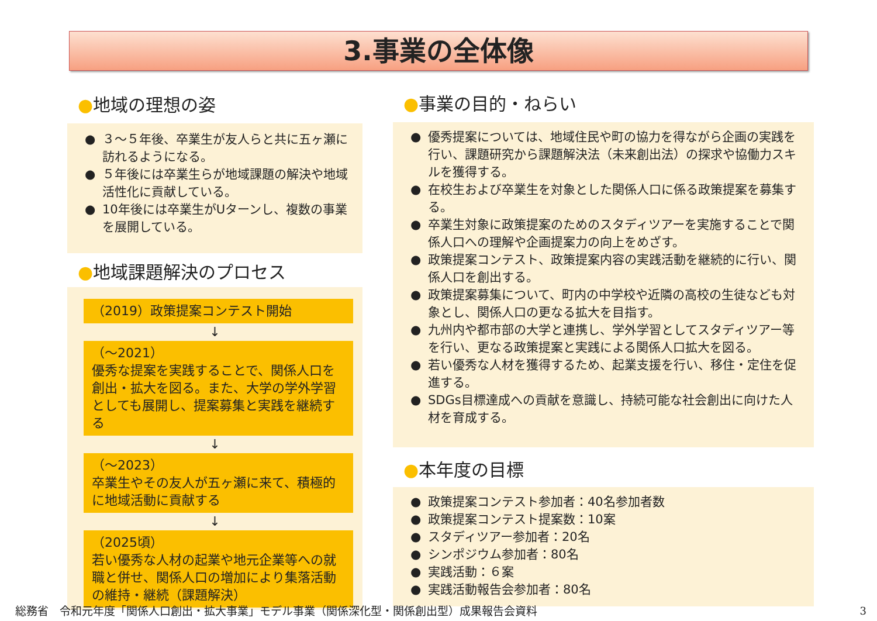3.事業の全体像
●地域の理想の姿
● ３～５年後、卒業生が友人らと共に五ヶ瀬に訪れるようになる。
● ５年後には卒業生らが地域課題の解決や地域活性化に貢献している。
● 10年後には卒業生がUターンし、複数の事業を展開している。
●地域課題解決のプロセス
（2019）政策提案コンテスト開始
↓
（～2021）
優秀な提案を実践することで、関係人口を創出・拡大を図る。また、大学の学外学習としても展開し、提案募集と実践を継続する
↓
（～2023）
卒業生やその友人が五ヶ瀬に来て、積極的に地域活動に貢献する
↓
（2025頃）
若い優秀な人材の起業や地元企業等への就職と併せ、関係人口の増加により集落活動の維持・継続（課題解決）
●事業の目的・ねらい
● 優秀提案については、地域住民や町の協力を得ながら企画の実践を行い、課題研究から課題解決法（未来創出法）の探求や協働力スキルを獲得する。
● 在校生および卒業生を対象とした関係人口に係る政策提案を募集する。
● 卒業生対象に政策提案のためのスタディツアーを実施することで関係人口への理解や企画提案力の向上をめざす。
● 政策提案コンテスト、政策提案内容の実践活動を継続的に行い、関係人口を創出する。
● 政策提案募集について、町内の中学校や近隣の高校の生徒なども対象とし、関係人口の更なる拡大を目指す。
● 九州内や都市部の大学と連携し、学外学習としてスタディツアー等を行い、更なる政策提案と実践による関係人口拡大を図る。
● 若い優秀な人材を獲得するため、起業支援を行い、移住・定住を促進する。
● SDGs目標達成への貢献を意識し、持続可能な社会創出に向けた人材を育成する。
●本年度の目標
● 政策提案コンテスト参加者：40名参加者数
● 政策提案コンテスト提案数：10案
● スタディツアー参加者：20名
● シンポジウム参加者：80名
● 実践活動：６案
● 実践活動報告会参加者：80名
総務省　令和元年度「関係人口創出・拡大事業」モデル事業（関係深化型・関係創出型）成果報告会資料
3